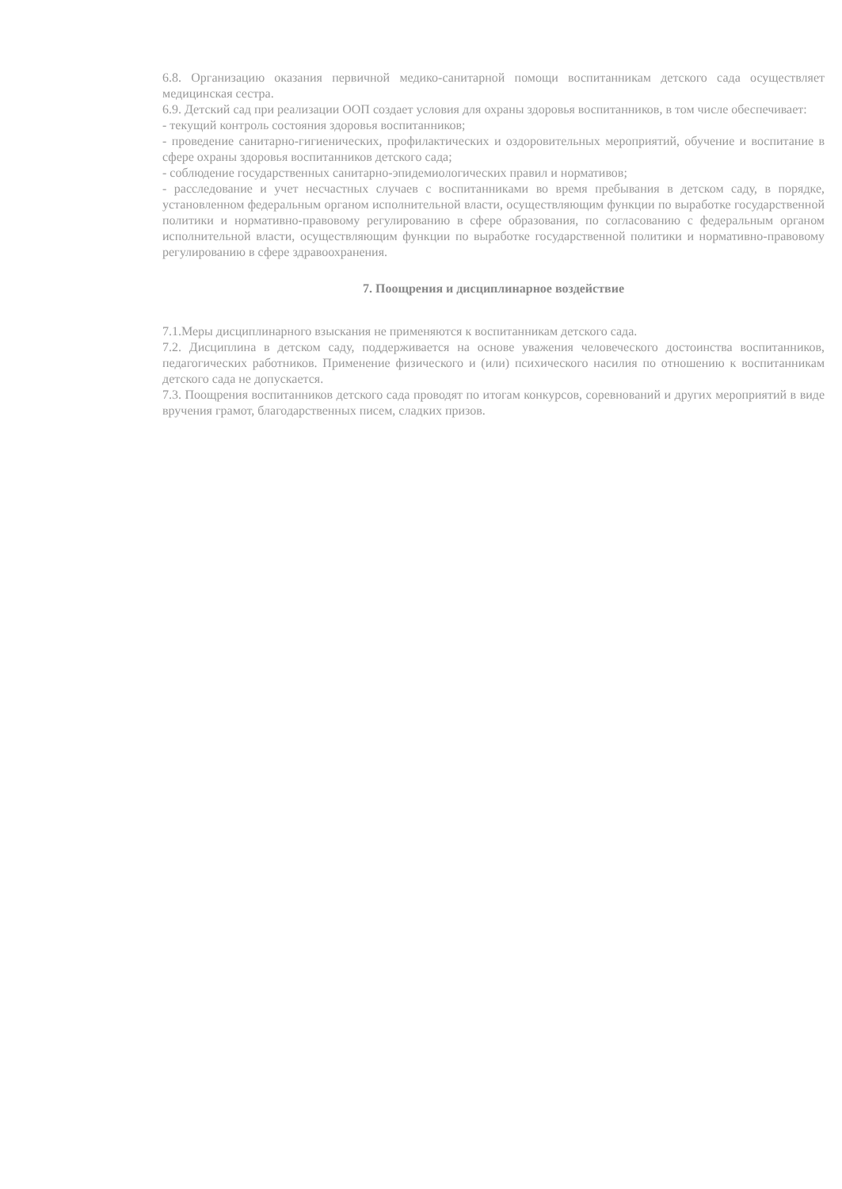6.8. Организацию оказания первичной медико-санитарной помощи воспитанникам детского сада осуществляет медицинская сестра.
6.9. Детский сад при реализации ООП создает условия для охраны здоровья воспитанников, в том числе обеспечивает:
- текущий контроль состояния здоровья воспитанников;
- проведение санитарно-гигиенических, профилактических и оздоровительных мероприятий, обучение и воспитание в сфере охраны здоровья воспитанников детского сада;
- соблюдение государственных санитарно-эпидемиологических правил и нормативов;
- расследование и учет несчастных случаев с воспитанниками во время пребывания в детском саду, в порядке, установленном федеральным органом исполнительной власти, осуществляющим функции по выработке государственной политики и нормативно-правовому регулированию в сфере образования, по согласованию с федеральным органом исполнительной власти, осуществляющим функции по выработке государственной политики и нормативно-правовому регулированию в сфере здравоохранения.
7. Поощрения и дисциплинарное воздействие
7.1.Меры дисциплинарного взыскания не применяются к воспитанникам детского сада.
7.2. Дисциплина в детском саду, поддерживается на основе уважения человеческого достоинства воспитанников, педагогических работников. Применение физического и (или) психического насилия по отношению к воспитанникам детского сада не допускается.
7.3. Поощрения воспитанников детского сада проводят по итогам конкурсов, соревнований и других мероприятий в виде вручения грамот, благодарственных писем, сладких призов.